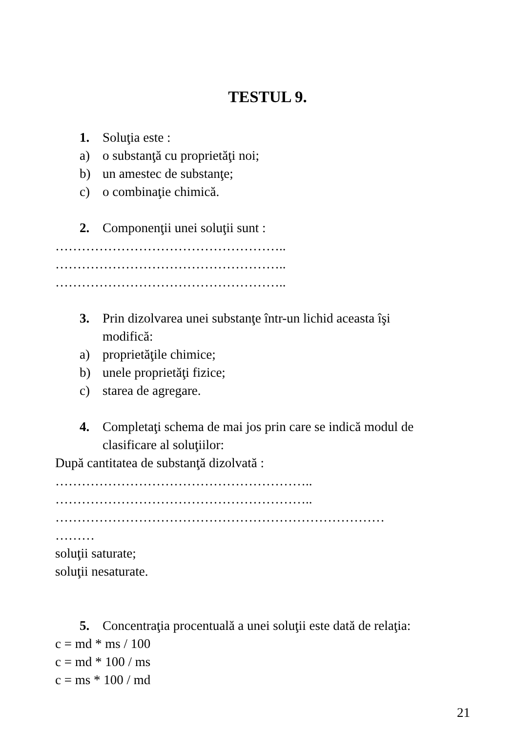TESTUL 9.
1. Soluţia este :
a) o substanţă cu proprietăţi noi;
b) un amestec de substanţe;
c) o combinaţie chimică.
2. Componenţii unei soluţii sunt :
……………………………………………..
……………………………………………..
……………………………………………..
3. Prin dizolvarea unei substanţe într-un lichid aceasta îşi
modifică:
a) proprietăţile chimice;
b) unele proprietăţi fizice;
c) starea de agregare.
4. Completaţi schema de mai jos prin care se indică modul de
clasificare al soluţiilor:
După cantitatea de substanţă dizolvată :
…………………………………………………..
…………………………………………………..
…………………………………………………………………
………
soluţii saturate;
soluţii nesaturate.
5. Concentraţia procentuală a unei soluţii este dată de relaţia:
c = md * ms / 100
c = md * 100 / ms
c = ms * 100 / md
21